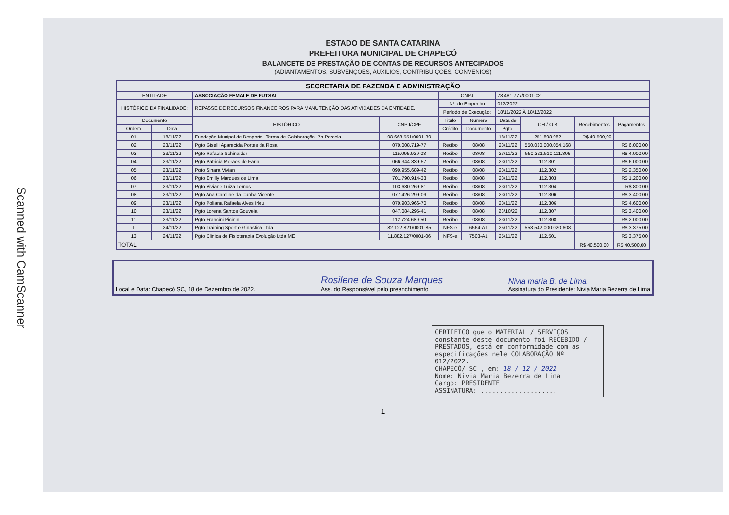Scanned with CamScanner
ESTADO DE SANTA CATARINA
PREFEITURA MUNICIPAL DE CHAPECÓ
BALANCETE DE PRESTAÇÃO DE CONTAS DE RECURSOS ANTECIPADOS
(ADIANTAMENTOS, SUBVENÇÕES, AUXILIOS, CONTRIBUIÇÕES, CONVÊNIOS)
| SECRETARIA DE FAZENDA E ADMINISTRAÇÃO | | | | | | | | | |
| --- | --- | --- | --- | --- | --- | --- | --- | --- | --- |
| ENTIDADE | | ASSOCIAÇÃO FEMALE DE FUTSAL | | CNPJ | | 78.481.777/0001-02 | | | |
| HISTÓRICO DA FINALIDADE: | | REPASSE DE RECURSOS FINANCEIROS PARA MANUTENÇÃO DAS ATIVIDADES DA ENTIDADE. | | Nº. do Empenho | | 012/2022 | | | |
| | | | | Período de Execução: | | 18/11/2022 À 18/12/2022 | | | |
| Documento | | HISTÓRICO | CNPJ/CPF | Titulo | Numero | Data de | CH / O.B | Recebimentos | Pagamentos |
| Ordem | Data | | | Crédito | Documento | Pgto. | | | |
| 01 | 18/11/22 | Fundação Munipal de Desporto -Termo de Colaboração -7a Parcela | 08.668.551/0001-30 | - | | 18/11/22 | 251.898.982 | R$ 40.500,00 | |
| 02 | 23/11/22 | Pgto Giselli Aparecida Portes da Rosa | 079.008.719-77 | Recibo | 08/08 | 23/11/22 | 550.030.000.054.168 | | R$ 6.000,00 |
| 03 | 23/11/22 | Pgto Rafaela Schinaider | 115.095.929-03 | Recibo | 08/08 | 23/11/22 | 550.321.510.111.306 | | R$ 4.000,00 |
| 04 | 23/11/22 | Pgto Patricia Moraes de Faria | 066.344.839-57 | Recibo | 08/08 | 23/11/22 | 112.301 | | R$ 6.000,00 |
| 05 | 23/11/22 | Pgto Sinara Vivian | 099.955.689-42 | Recibo | 08/08 | 23/11/22 | 112.302 | | R$ 2.350,00 |
| 06 | 23/11/22 | Pgto Emilly Marques de Lima | 701.790.914-33 | Recibo | 08/08 | 23/11/22 | 112.303 | | R$ 1.200,00 |
| 07 | 23/11/22 | Pgto Viviane Luiza Ternus | 103.680.269-81 | Recibo | 08/08 | 23/11/22 | 112.304 | | R$ 800,00 |
| 08 | 23/11/22 | Pgto Ana Caroline da Cunha Vicente | 077.426.299-09 | Recibo | 08/08 | 23/11/22 | 112.306 | | R$ 3.400,00 |
| 09 | 23/11/22 | Pgto Poliana Rafaela Alves Irleu | 079.903.966-70 | Recibo | 08/08 | 23/11/22 | 112.306 | | R$ 4.600,00 |
| 10 | 23/11/22 | Pgto Lorena Santos Gouveia | 047.084.295-41 | Recibo | 08/08 | 23/10/22 | 112.307 | | R$ 3.400,00 |
| 11 | 23/11/22 | Pgto Francini Picinin | 112.724.689-50 | Recibo | 08/08 | 23/11/22 | 112.308 | | R$ 2.000,00 |
| I | 24/11/22 | Pgto Training Sport e Ginastica Ltda | 82.122.821/0001-85 | NFS-e | 6564-A1 | 25/11/22 | 553.542.000.020.608 | | R$ 3.375,00 |
| 13 | 24/11/22 | Pgto Clinica de Fisioterapia Evolução Ltda ME | 11.882.127/0001-06 | NFS-e | 7503-A1 | 25/11/22 | 112.501 | | R$ 3.375,00 |
| TOTAL | | | | | | | | R$ 40.500,00 | R$ 40.500,00 |
Local e Data: Chapecó SC, 18 de Dezembro de 2022. Rosilene de Souza Marques
Ass. do Responsável pelo preenchimento Nivia maria B. de Lima
Assinatura do Presidente: Nivia Maria Bezerra de Lima
CERTIFICO que o MATERIAL / SERVIÇOS constante deste documento foi RECEBIDO / PRESTADOS, está em conformidade com as especificações nele COLABORAÇÃO Nº 012/2022.
CHAPECÓ/ SC , em: 18 / 12 / 2022
Nome: Nivia Maria Bezerra de Lima
Cargo: PRESIDENTE
ASSINATURA: ....................
1